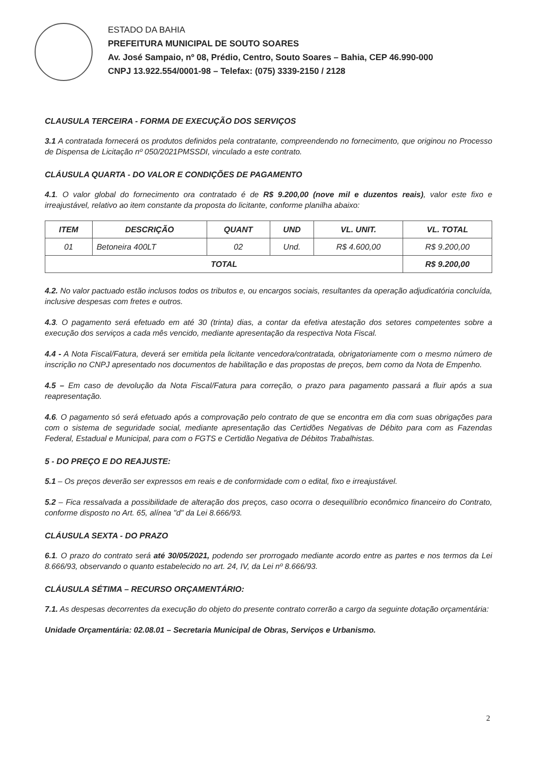ESTADO DA BAHIA
PREFEITURA MUNICIPAL DE SOUTO SOARES
Av. José Sampaio, nº 08, Prédio, Centro, Souto Soares – Bahia, CEP 46.990-000
CNPJ 13.922.554/0001-98 – Telefax: (075) 3339-2150 / 2128
CLAUSULA TERCEIRA - FORMA DE EXECUÇÃO DOS SERVIÇOS
3.1 A contratada fornecerá os produtos definidos pela contratante, compreendendo no fornecimento, que originou no Processo de Dispensa de Licitação nº 050/2021PMSSDI, vinculado a este contrato.
CLÁUSULA QUARTA - DO VALOR E CONDIÇÕES DE PAGAMENTO
4.1. O valor global do fornecimento ora contratado é de R$ 9.200,00 (nove mil e duzentos reais), valor este fixo e irreajustável, relativo ao item constante da proposta do licitante, conforme planilha abaixo:
| ITEM | DESCRIÇÃO | QUANT | UND | VL. UNIT. | VL. TOTAL |
| --- | --- | --- | --- | --- | --- |
| 01 | Betoneira 400LT | 02 | Und. | R$ 4.600,00 | R$ 9.200,00 |
| TOTAL | | | | | R$ 9.200,00 |
4.2. No valor pactuado estão inclusos todos os tributos e, ou encargos sociais, resultantes da operação adjudicatória concluída, inclusive despesas com fretes e outros.
4.3. O pagamento será efetuado em até 30 (trinta) dias, a contar da efetiva atestação dos setores competentes sobre a execução dos serviços a cada mês vencido, mediante apresentação da respectiva Nota Fiscal.
4.4 - A Nota Fiscal/Fatura, deverá ser emitida pela licitante vencedora/contratada, obrigatoriamente com o mesmo número de inscrição no CNPJ apresentado nos documentos de habilitação e das propostas de preços, bem como da Nota de Empenho.
4.5 – Em caso de devolução da Nota Fiscal/Fatura para correção, o prazo para pagamento passará a fluir após a sua reapresentação.
4.6. O pagamento só será efetuado após a comprovação pelo contrato de que se encontra em dia com suas obrigações para com o sistema de seguridade social, mediante apresentação das Certidões Negativas de Débito para com as Fazendas Federal, Estadual e Municipal, para com o FGTS e Certidão Negativa de Débitos Trabalhistas.
5 - DO PREÇO E DO REAJUSTE:
5.1 – Os preços deverão ser expressos em reais e de conformidade com o edital, fixo e irreajustável.
5.2 – Fica ressalvada a possibilidade de alteração dos preços, caso ocorra o desequilíbrio econômico financeiro do Contrato, conforme disposto no Art. 65, alínea "d" da Lei 8.666/93.
CLÁUSULA SEXTA - DO PRAZO
6.1. O prazo do contrato será até 30/05/2021, podendo ser prorrogado mediante acordo entre as partes e nos termos da Lei 8.666/93, observando o quanto estabelecido no art. 24, IV, da Lei nº 8.666/93.
CLÁUSULA SÉTIMA – RECURSO ORÇAMENTÁRIO:
7.1. As despesas decorrentes da execução do objeto do presente contrato correrão a cargo da seguinte dotação orçamentária:
Unidade Orçamentária: 02.08.01 – Secretaria Municipal de Obras, Serviços e Urbanismo.
2